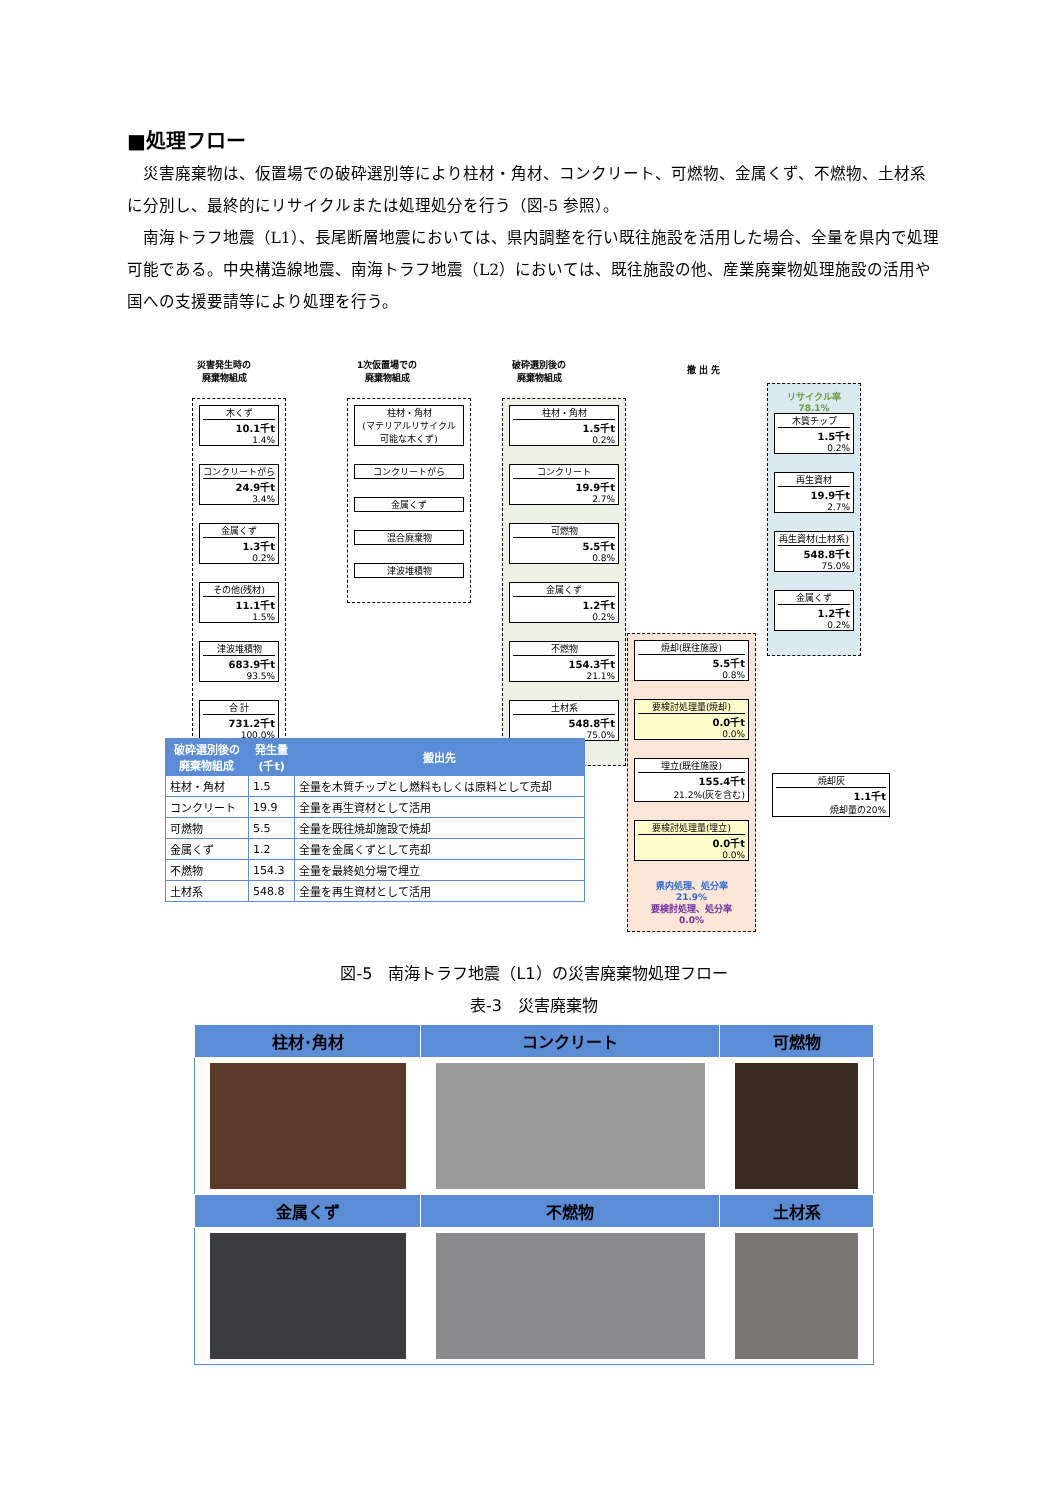■処理フロー
災害廃棄物は、仮置場での破砕選別等により柱材・角材、コンクリート、可燃物、金属くず、不燃物、土材系に分別し、最終的にリサイクルまたは処理処分を行う（図-5 参照）。
南海トラフ地震（L1）、長尾断層地震においては、県内調整を行い既往施設を活用した場合、全量を県内で処理可能である。中央構造線地震、南海トラフ地震（L2）においては、既往施設の他、産業廃棄物処理施設の活用や国への支援要請等により処理を行う。
災害発生時の
廃棄物組成
1次仮置場での
廃棄物組成
破砕選別後の
廃棄物組成
撤 出 先
木くず
10.1千t
1.4%
コンクリートがら
24.9千t
3.4%
金属くず
1.3千t
0.2%
その他(残材)
11.1千t
1.5%
津波堆積物
683.9千t
93.5%
合 計
731.2千t
100.0%
柱材・角材
(マテリアルリサイクル可能な木くず)
コンクリートがら
金属くず
混合廃棄物
津波堆積物
柱材・角材
1.5千t
0.2%
コンクリート
19.9千t
2.7%
可燃物
5.5千t
0.8%
金属くず
1.2千t
0.2%
不燃物
154.3千t
21.1%
土材系
548.8千t
75.0%
リサイクル率 78.1%
木質チップ
1.5千t
0.2%
再生資材
19.9千t
2.7%
再生資材(土材系)
548.8千t
75.0%
金属くず
1.2千t
0.2%
焼却(既往施設)
5.5千t
0.8%
要検討処理量(焼却)
0.0千t
0.0%
埋立(既往施設)
155.4千t
21.2%(灰を含む)
要検討処理量(埋立)
0.0千t
0.0%
県内処理、処分率
21.9%
要検討処理、処分率
0.0%
焼却灰
1.1千t
焼却量の20%
| 破砕選別後の 廃棄物組成 | 発生量 (千t) | 搬出先 |
| --- | --- | --- |
| 柱材・角材 | 1.5 | 全量を木質チップとし燃料もしくは原料として売却 |
| コンクリート | 19.9 | 全量を再生資材として活用 |
| 可燃物 | 5.5 | 全量を既往焼却施設で焼却 |
| 金属くず | 1.2 | 全量を金属くずとして売却 |
| 不燃物 | 154.3 | 全量を最終処分場で埋立 |
| 土材系 | 548.8 | 全量を再生資材として活用 |
図-5　南海トラフ地震（L1）の災害廃棄物処理フロー
表-3　災害廃棄物
| 柱材･角材 | コンクリート | 可燃物 |
| --- | --- | --- |
| 金属くず | 不燃物 | 土材系 |